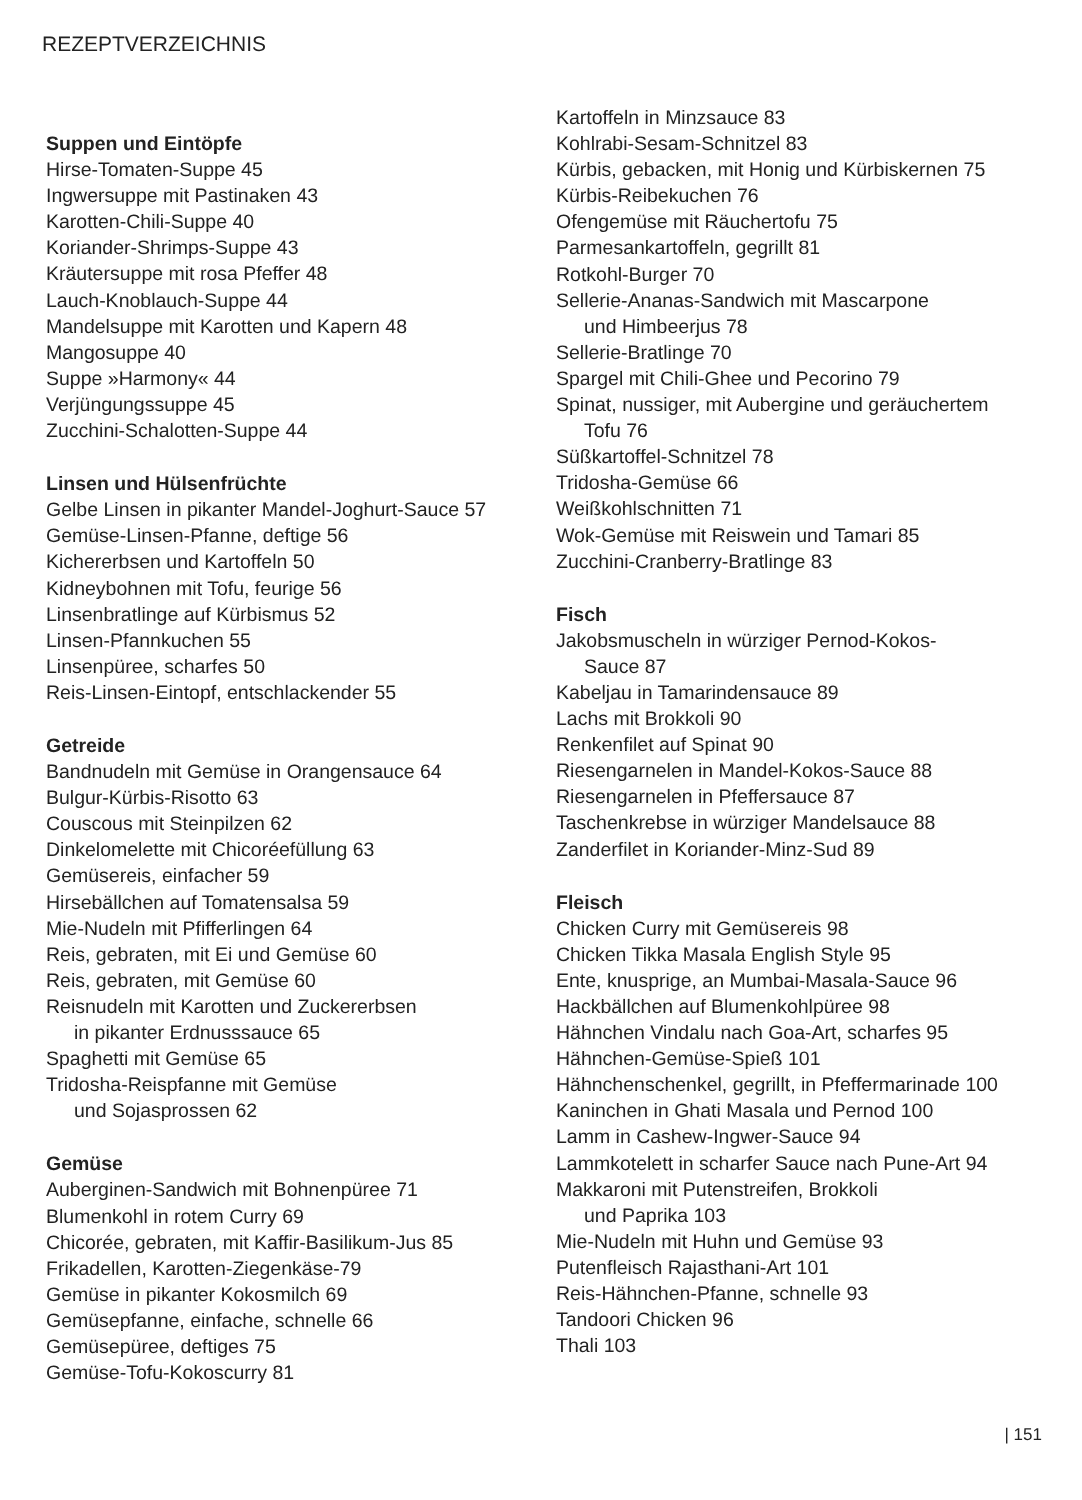REZEPTVERZEICHNIS
Suppen und Eintöpfe
Hirse-Tomaten-Suppe 45
Ingwersuppe mit Pastinaken 43
Karotten-Chili-Suppe 40
Koriander-Shrimps-Suppe 43
Kräutersuppe mit rosa Pfeffer 48
Lauch-Knoblauch-Suppe 44
Mandelsuppe mit Karotten und Kapern 48
Mangosuppe 40
Suppe »Harmony« 44
Verjüngungssuppe 45
Zucchini-Schalotten-Suppe 44
Linsen und Hülsenfrüchte
Gelbe Linsen in pikanter Mandel-Joghurt-Sauce 57
Gemüse-Linsen-Pfanne, deftige 56
Kichererbsen und Kartoffeln 50
Kidneybohnen mit Tofu, feurige 56
Linsenbratlinge auf Kürbismus 52
Linsen-Pfannkuchen 55
Linsenpüree, scharfes 50
Reis-Linsen-Eintopf, entschlackender 55
Getreide
Bandnudeln mit Gemüse in Orangensauce 64
Bulgur-Kürbis-Risotto 63
Couscous mit Steinpilzen 62
Dinkelomelette mit Chicoréefüllung 63
Gemüsereis, einfacher 59
Hirsebällchen auf Tomatensalsa 59
Mie-Nudeln mit Pfifferlingen 64
Reis, gebraten, mit Ei und Gemüse 60
Reis, gebraten, mit Gemüse 60
Reisnudeln mit Karotten und Zuckererbsen
in pikanter Erdnusssauce 65
Spaghetti mit Gemüse 65
Tridosha-Reispfanne mit Gemüse
und Sojasprossen 62
Gemüse
Auberginen-Sandwich mit Bohnenpüree 71
Blumenkohl in rotem Curry 69
Chicorée, gebraten, mit Kaffir-Basilikum-Jus 85
Frikadellen, Karotten-Ziegenkäse-79
Gemüse in pikanter Kokosmilch 69
Gemüsepfanne, einfache, schnelle 66
Gemüsepüree, deftiges 75
Gemüse-Tofu-Kokoscurry 81
Kartoffeln in Minzsauce 83
Kohlrabi-Sesam-Schnitzel 83
Kürbis, gebacken, mit Honig und Kürbiskernen 75
Kürbis-Reibekuchen 76
Ofengemüse mit Räuchertofu 75
Parmesankartoffeln, gegrillt 81
Rotkohl-Burger 70
Sellerie-Ananas-Sandwich mit Mascarpone
und Himbeerjus 78
Sellerie-Bratlinge 70
Spargel mit Chili-Ghee und Pecorino 79
Spinat, nussiger, mit Aubergine und geräuchertem
Tofu 76
Süßkartoffel-Schnitzel 78
Tridosha-Gemüse 66
Weißkohlschnitten 71
Wok-Gemüse mit Reiswein und Tamari 85
Zucchini-Cranberry-Bratlinge 83
Fisch
Jakobsmuscheln in würziger Pernod-Kokos-
Sauce 87
Kabeljau in Tamarindensauce 89
Lachs mit Brokkoli 90
Renkenfilet auf Spinat 90
Riesengarnelen in Mandel-Kokos-Sauce 88
Riesengarnelen in Pfeffersauce 87
Taschenkrebse in würziger Mandelsauce 88
Zanderfilet in Koriander-Minz-Sud 89
Fleisch
Chicken Curry mit Gemüsereis 98
Chicken Tikka Masala English Style 95
Ente, knusprige, an Mumbai-Masala-Sauce 96
Hackbällchen auf Blumenkohlpüree 98
Hähnchen Vindalu nach Goa-Art, scharfes 95
Hähnchen-Gemüse-Spieß 101
Hähnchenschenkel, gegrillt, in Pfeffermarinade 100
Kaninchen in Ghati Masala und Pernod 100
Lamm in Cashew-Ingwer-Sauce 94
Lammkotelett in scharfer Sauce nach Pune-Art 94
Makkaroni mit Putenstreifen, Brokkoli
und Paprika 103
Mie-Nudeln mit Huhn und Gemüse 93
Putenfleisch Rajasthani-Art 101
Reis-Hähnchen-Pfanne, schnelle 93
Tandoori Chicken 96
Thali 103
| 151